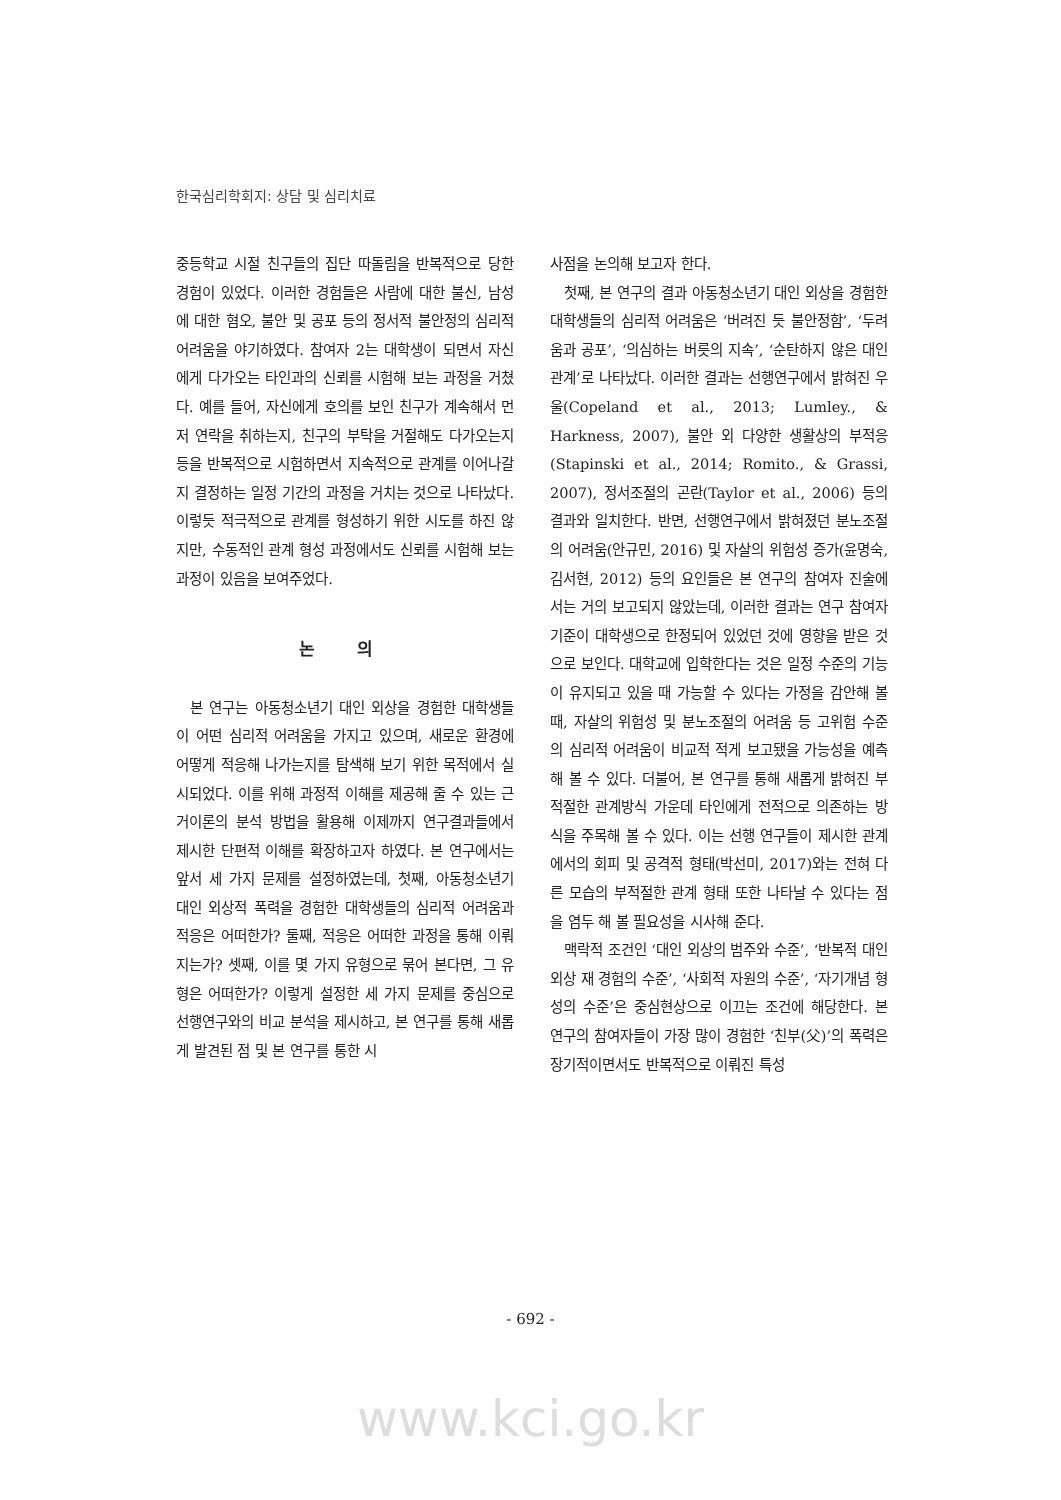한국심리학회지: 상담 및 심리치료
중등학교 시절 친구들의 집단 따돌림을 반복적으로 당한 경험이 있었다. 이러한 경험들은 사람에 대한 불신, 남성에 대한 혐오, 불안 및 공포 등의 정서적 불안정의 심리적 어려움을 야기하였다. 참여자 2는 대학생이 되면서 자신에게 다가오는 타인과의 신뢰를 시험해 보는 과정을 거쳤다. 예를 들어, 자신에게 호의를 보인 친구가 계속해서 먼저 연락을 취하는지, 친구의 부탁을 거절해도 다가오는지 등을 반복적으로 시험하면서 지속적으로 관계를 이어나갈지 결정하는 일정 기간의 과정을 거치는 것으로 나타났다. 이렇듯 적극적으로 관계를 형성하기 위한 시도를 하진 않지만, 수동적인 관계 형성 과정에서도 신뢰를 시험해 보는 과정이 있음을 보여주었다.
논 의
본 연구는 아동청소년기 대인 외상을 경험한 대학생들이 어떤 심리적 어려움을 가지고 있으며, 새로운 환경에 어떻게 적응해 나가는지를 탐색해 보기 위한 목적에서 실시되었다. 이를 위해 과정적 이해를 제공해 줄 수 있는 근거이론의 분석 방법을 활용해 이제까지 연구결과들에서 제시한 단편적 이해를 확장하고자 하였다. 본 연구에서는 앞서 세 가지 문제를 설정하였는데, 첫째, 아동청소년기 대인 외상적 폭력을 경험한 대학생들의 심리적 어려움과 적응은 어떠한가? 둘째, 적응은 어떠한 과정을 통해 이뤄지는가? 셋째, 이를 몇 가지 유형으로 묶어 본다면, 그 유형은 어떠한가? 이렇게 설정한 세 가지 문제를 중심으로 선행연구와의 비교 분석을 제시하고, 본 연구를 통해 새롭게 발견된 점 및 본 연구를 통한 시
사점을 논의해 보고자 한다.
첫째, 본 연구의 결과 아동청소년기 대인 외상을 경험한 대학생들의 심리적 어려움은 ‘버려진 듯 불안정함’, ‘두려움과 공포’, ‘의심하는 버릇의 지속’, ‘순탄하지 않은 대인관계’로 나타났다. 이러한 결과는 선행연구에서 밝혀진 우울(Copeland et al., 2013; Lumley., & Harkness, 2007), 불안 외 다양한 생활상의 부적응(Stapinski et al., 2014; Romito., & Grassi, 2007), 정서조절의 곤란(Taylor et al., 2006) 등의 결과와 일치한다. 반면, 선행연구에서 밝혀졌던 분노조절의 어려움(안규민, 2016) 및 자살의 위험성 증가(윤명숙, 김서현, 2012) 등의 요인들은 본 연구의 참여자 진술에서는 거의 보고되지 않았는데, 이러한 결과는 연구 참여자 기준이 대학생으로 한정되어 있었던 것에 영향을 받은 것으로 보인다. 대학교에 입학한다는 것은 일정 수준의 기능이 유지되고 있을 때 가능할 수 있다는 가정을 감안해 볼 때, 자살의 위험성 및 분노조절의 어려움 등 고위험 수준의 심리적 어려움이 비교적 적게 보고됐을 가능성을 예측해 볼 수 있다. 더불어, 본 연구를 통해 새롭게 밝혀진 부적절한 관계방식 가운데 타인에게 전적으로 의존하는 방식을 주목해 볼 수 있다. 이는 선행 연구들이 제시한 관계에서의 회피 및 공격적 형태(박선미, 2017)와는 전혀 다른 모습의 부적절한 관계 형태 또한 나타날 수 있다는 점을 염두 해 볼 필요성을 시사해 준다.
맥락적 조건인 ‘대인 외상의 범주와 수준’, ‘반복적 대인 외상 재 경험의 수준’, ‘사회적 자원의 수준’, ‘자기개념 형성의 수준’은 중심현상으로 이끄는 조건에 해당한다. 본 연구의 참여자들이 가장 많이 경험한 ‘친부(父)’의 폭력은 장기적이면서도 반복적으로 이뤄진 특성
- 692 -
www.kci.go.kr